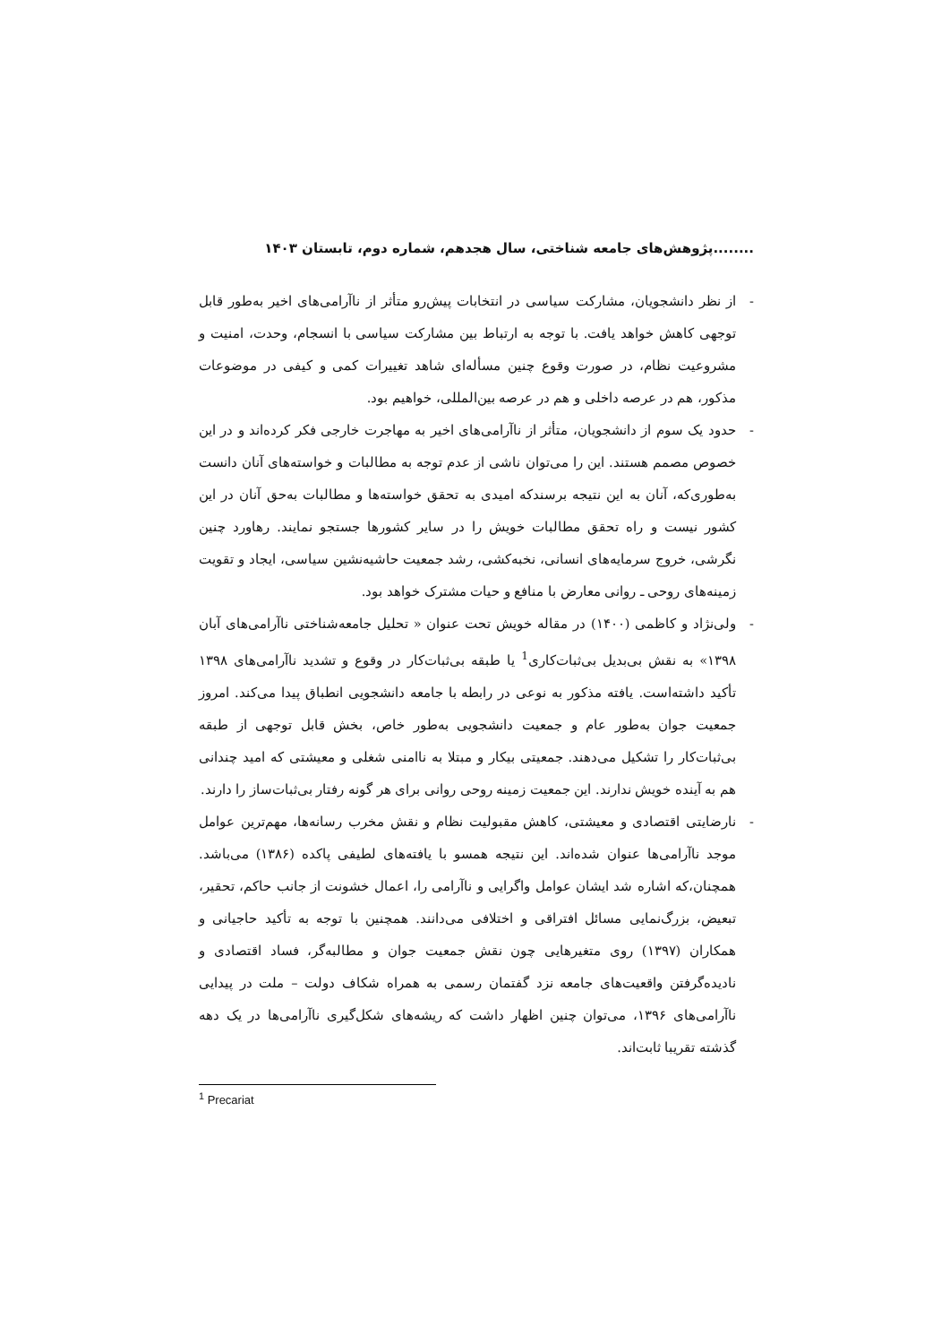........پژوهش‌های جامعه شناختی، سال هجدهم، شماره دوم، تابستان ۱۴۰۳
- از نظر دانشجویان، مشارکت سیاسی در انتخابات پیش‌رو متأثر از ناآرامی‌های اخیر به‌طور قابل توجهی کاهش خواهد یافت. با توجه به ارتباط بین مشارکت سیاسی با انسجام، وحدت، امنیت و مشروعیت نظام، در صورت وقوع چنین مسأله‌ای شاهد تغییرات کمی و کیفی در موضوعات مذکور، هم در عرصه داخلی و هم در عرصه بین‌المللی، خواهیم بود.
- حدود یک سوم از دانشجویان، متأثر از ناآرامی‌های اخیر به مهاجرت خارجی فکر کرده‌اند و در این خصوص مصمم هستند. این را می‌توان ناشی از عدم توجه به مطالبات و خواسته‌های آنان دانست به‌طوری‌که، آنان به این نتیجه برسندکه امیدی به تحقق خواسته‌ها و مطالبات به‌حق آنان در این کشور نیست و راه تحقق مطالبات خویش را در سایر کشورها جستجو نمایند. رهاورد چنین نگرشی، خروج سرمایه‌های انسانی، نخبه‌کشی، رشد جمعیت حاشیه‌نشین سیاسی، ایجاد و تقویت زمینه‌های روحی ـ روانی معارض با منافع و حیات مشترک خواهد بود.
- ولی‌نژاد و کاظمی (۱۴۰۰) در مقاله خویش تحت عنوان « تحلیل جامعه‌شناختی ناآرامی‌های آبان ۱۳۹۸» به نقش بی‌بدیل بی‌ثبات‌کاری<sup>1</sup> یا طبقه بی‌ثبات‌کار در وقوع و تشدید ناآرامی‌های ۱۳۹۸ تأکید داشته‌است. یافته مذکور به نوعی در رابطه با جامعه دانشجویی انطباق پیدا می‌کند. امروز جمعیت جوان به‌طور عام و جمعیت دانشجویی به‌طور خاص، بخش قابل توجهی از طبقه بی‌ثبات‌کار را تشکیل می‌دهند. جمعیتی بیکار و مبتلا به ناامنی شغلی و معیشتی که امید چندانی هم به آینده خویش ندارند. این جمعیت زمینه روحی روانی برای هر گونه رفتار بی‌ثبات‌ساز را دارند.
- نارضایتی اقتصادی و معیشتی، کاهش مقبولیت نظام و نقش مخرب رسانه‌ها، مهم‌ترین عوامل موجد ناآرامی‌ها عنوان شده‌اند. این نتیجه همسو با یافته‌های لطیفی پاکده (۱۳۸۶) می‌باشد. همچنان،که اشاره شد ایشان عوامل واگرایی و ناآرامی را، اعمال خشونت از جانب حاکم، تحقیر، تبعیض، بزرگ‌نمایی مسائل افتراقی و اختلافی می‌دانند. همچنین با توجه به تأکید حاجیانی و همکاران (۱۳۹۷) روی متغیرهایی چون نقش جمعیت جوان و مطالبه‌گر، فساد اقتصادی و نادیده‌گرفتن واقعیت‌های جامعه نزد گفتمان رسمی به همراه شکاف دولت – ملت در پیدایی ناآرامی‌های ۱۳۹۶، می‌توان چنین اظهار داشت که ریشه‌های شکل‌گیری ناآرامی‌ها در یک دهه گذشته تقریبا ثابت‌اند.
<sup>1</sup> Precariat